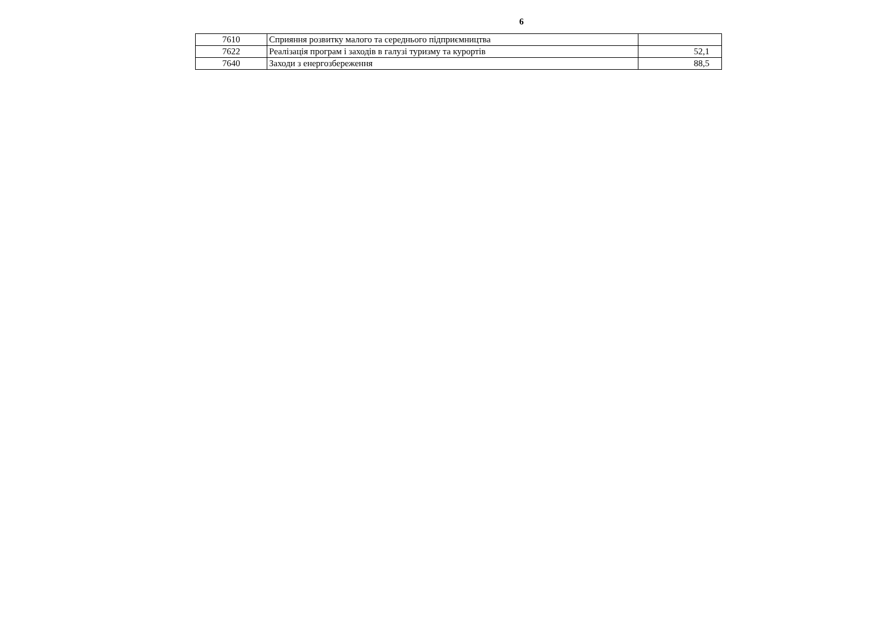6
| 7610 | Сприяння розвитку малого та середнього підприємництва | |
| 7622 | Реалізація програм і заходів в галузі туризму та курортів | 52,1 |
| 7640 | Заходи з енергозбереження | 88,5 |